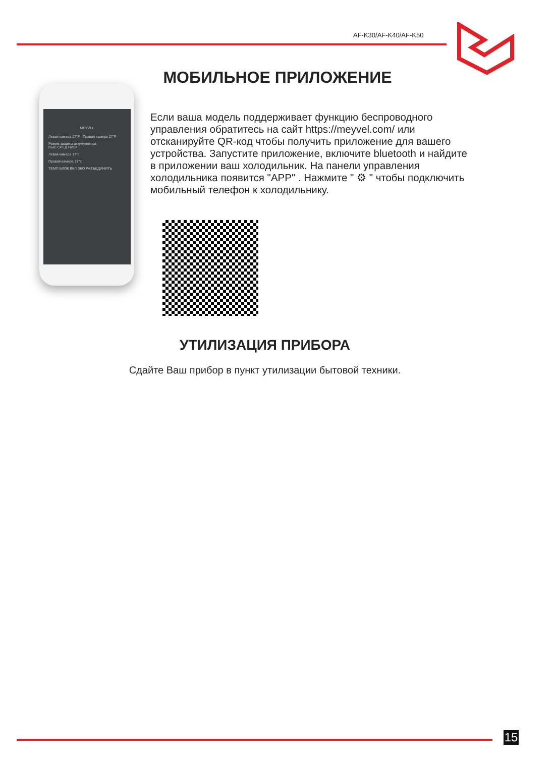AF-K30/AF-K40/AF-K50
МОБИЛЬНОЕ ПРИЛОЖЕНИЕ
MEYVEL
Левая камера 27°F Правая камера 27°F
Режим защиты аккумулятора
ВЫС СРЕД НИЗК
Левая камера 17°c
Правая камера 17°c
ТЕМП БЛОК ВКЛ ЭКО РАЗЪЕДИНИТЬ
Если ваша модель поддерживает функцию беспроводного управления обратитесь на сайт https://meyvel.com/ или отсканируйте QR-код чтобы получить приложение для вашего устройства. Запустите приложение, включите bluetooth и найдите в приложении ваш холодильник. На панели управления холодильника появится "APP" . Нажмите " ⚙ " чтобы подключить мобильный телефон к холодильнику.
УТИЛИЗАЦИЯ ПРИБОРА
Сдайте Ваш прибор в пункт утилизации бытовой техники.
15